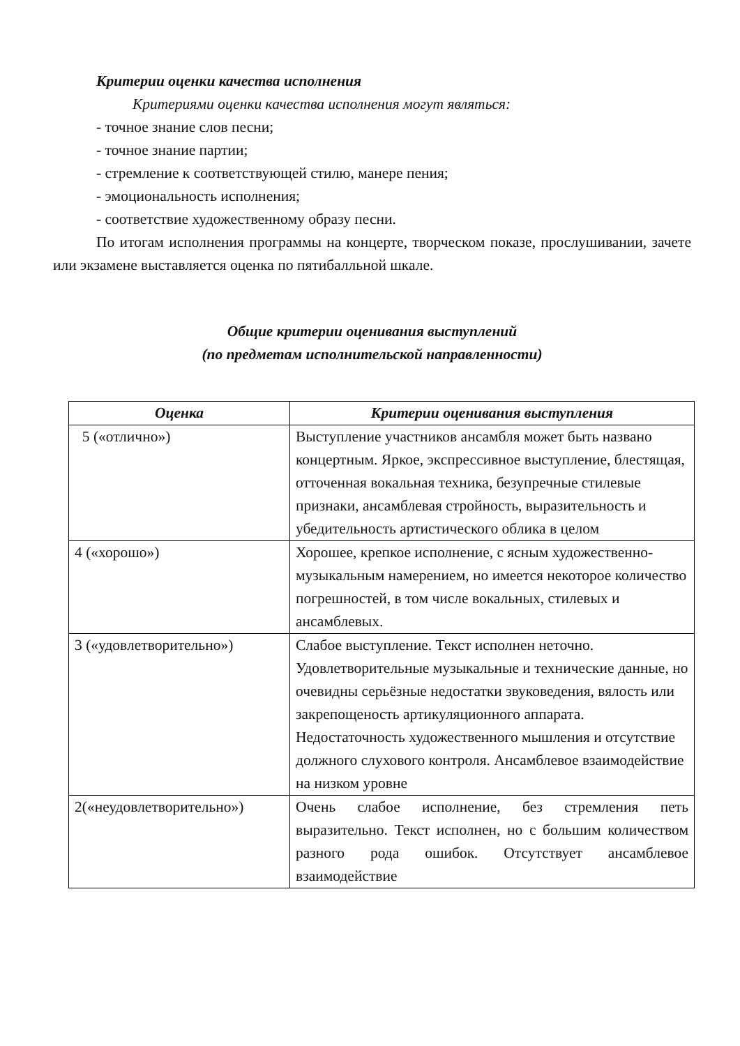Критерии оценки качества исполнения
Критериями оценки качества исполнения могут являться:
- точное знание слов песни;
- точное знание партии;
- стремление к соответствующей стилю, манере пения;
- эмоциональность исполнения;
- соответствие художественному образу песни.
По итогам исполнения программы на концерте, творческом показе, прослушивании, зачете или экзамене выставляется оценка по пятибалльной шкале.
Общие критерии оценивания выступлений
(по предметам исполнительской направленности)
| Оценка | Критерии оценивания выступления |
| --- | --- |
| 5 («отлично») | Выступление участников ансамбля может быть названо концертным. Яркое, экспрессивное выступление, блестящая, отточенная вокальная техника, безупречные стилевые признаки, ансамблевая стройность, выразительность и убедительность артистического облика в целом |
| 4 («хорошо») | Хорошее, крепкое исполнение, с ясным художественно-музыкальным намерением, но имеется некоторое количество погрешностей, в том числе вокальных, стилевых и ансамблевых. |
| 3 («удовлетворительно») | Слабое выступление. Текст исполнен неточно. Удовлетворительные музыкальные и технические данные, но очевидны серьёзные недостатки звуковедения, вялость или закрепощеность артикуляционного аппарата. Недостаточность художественного мышления и отсутствие должного слухового контроля. Ансамблевое взаимодействие на низком уровне |
| 2(«неудовлетворительно») | Очень слабое исполнение, без стремления петь выразительно. Текст исполнен, но с большим количеством разного рода ошибок. Отсутствует ансамблевое взаимодействие |